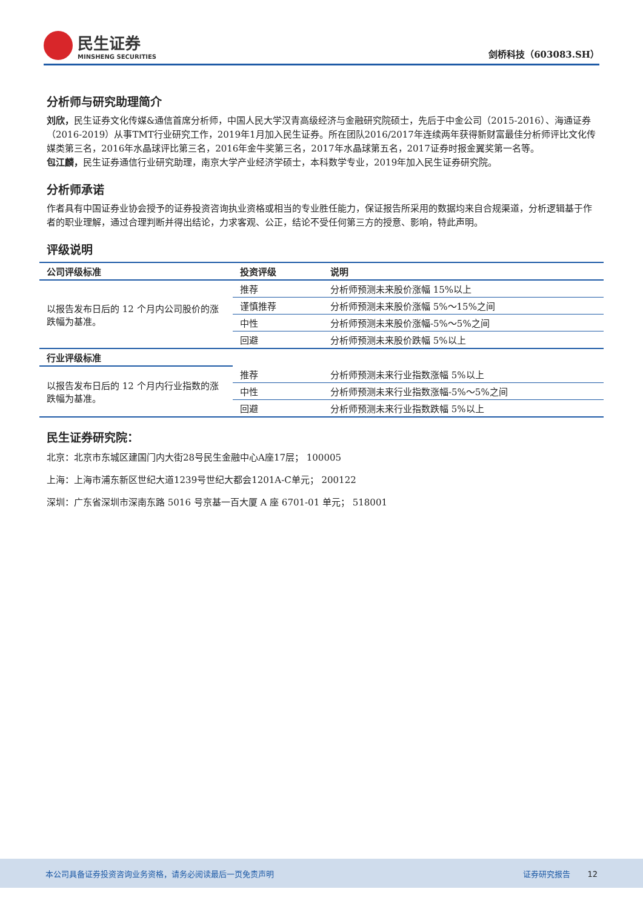民生证券
MINSHENG SECURITIES
剑桥科技（603083.SH）
分析师与研究助理简介
刘欣，民生证券文化传媒&通信首席分析师，中国人民大学汉青高级经济与金融研究院硕士，先后于中金公司（2015-2016）、海通证券（2016-2019）从事TMT行业研究工作，2019年1月加入民生证券。所在团队2016/2017年连续两年获得新财富最佳分析师评比文化传媒类第三名，2016年水晶球评比第三名，2016年金牛奖第三名，2017年水晶球第五名，2017证券时报金翼奖第一名等。
包江麟，民生证券通信行业研究助理，南京大学产业经济学硕士，本科数学专业，2019年加入民生证券研究院。
分析师承诺
作者具有中国证券业协会授予的证券投资咨询执业资格或相当的专业胜任能力，保证报告所采用的数据均来自合规渠道，分析逻辑基于作者的职业理解，通过合理判断并得出结论，力求客观、公正，结论不受任何第三方的授意、影响，特此声明。
评级说明
| 公司评级标准 | 投资评级 | 说明 |
| --- | --- | --- |
| 以报告发布日后的 12 个月内公司股价的涨跌幅为基准。 | 推荐 | 分析师预测未来股价涨幅 15%以上 |
| | 谨慎推荐 | 分析师预测未来股价涨幅 5%～15%之间 |
| | 中性 | 分析师预测未来股价涨幅-5%～5%之间 |
| | 回避 | 分析师预测未来股价跌幅 5%以上 |
| 行业评级标准 | | |
| 以报告发布日后的 12 个月内行业指数的涨跌幅为基准。 | 推荐 | 分析师预测未来行业指数涨幅 5%以上 |
| | 中性 | 分析师预测未来行业指数涨幅-5%～5%之间 |
| | 回避 | 分析师预测未来行业指数跌幅 5%以上 |
民生证券研究院：
北京：北京市东城区建国门内大街28号民生金融中心A座17层； 100005
上海：上海市浦东新区世纪大道1239号世纪大都会1201A-C单元； 200122
深圳：广东省深圳市深南东路 5016 号京基一百大厦 A 座 6701-01 单元； 518001
本公司具备证券投资咨询业务资格，请务必阅读最后一页免责声明 证券研究报告 12